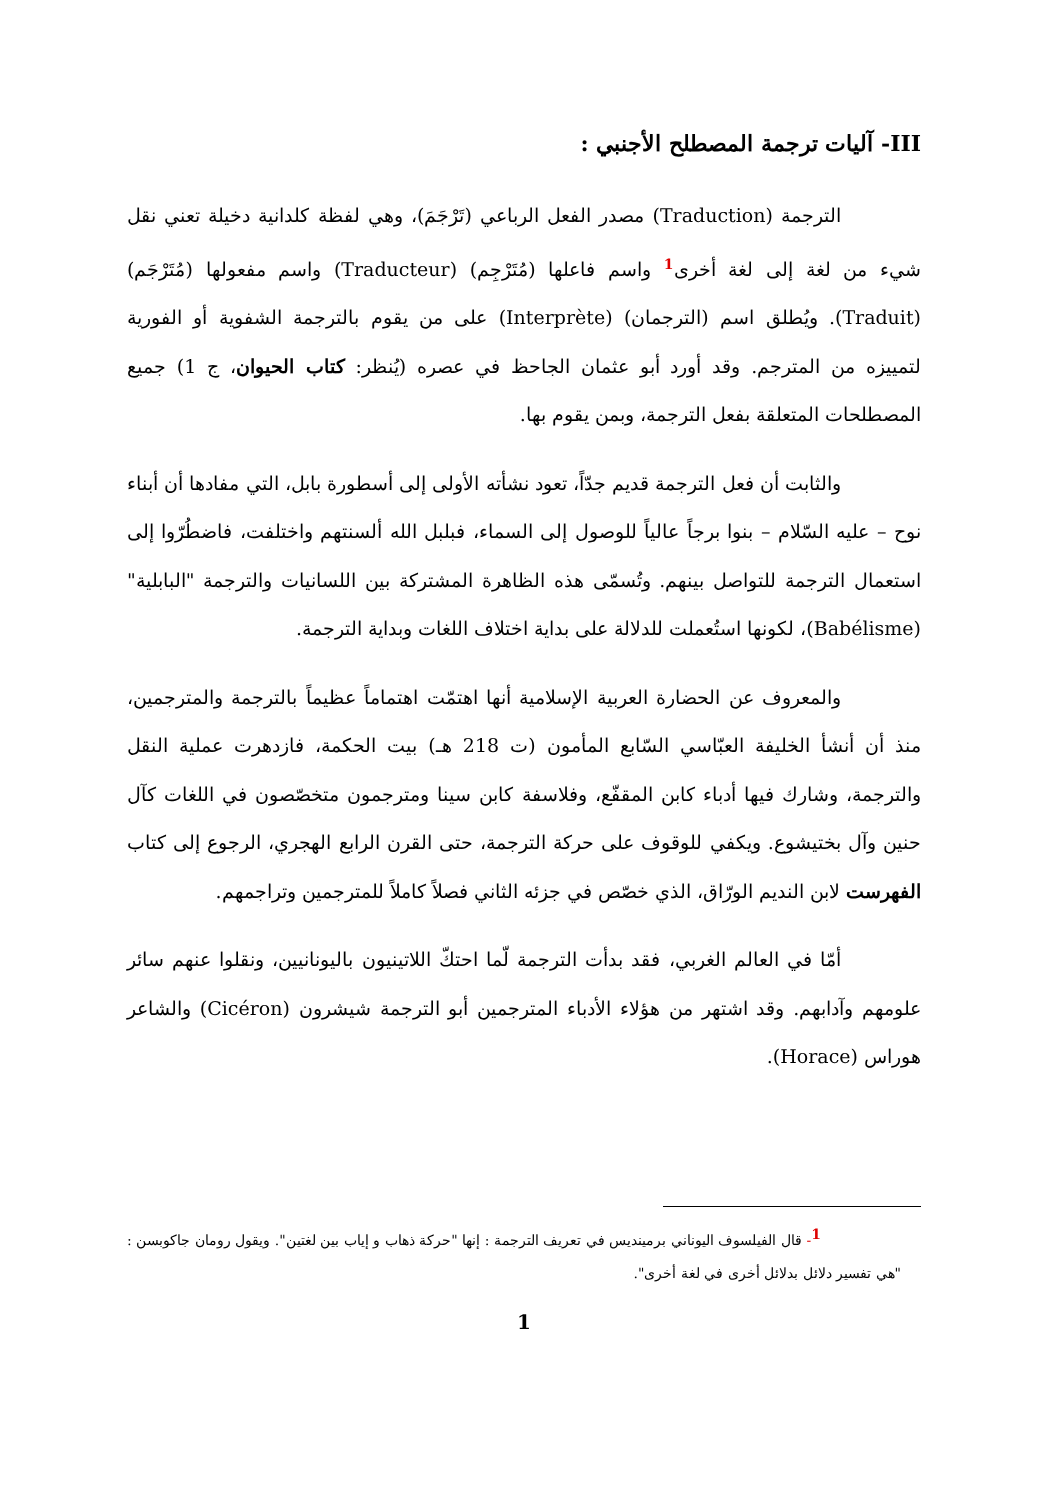III- آليات ترجمة المصطلح الأجنبي :
الترجمة (Traduction) مصدر الفعل الرباعي (تَرْجَمَ)، وهي لفظة كلدانية دخيلة تعني نقل شيء من لغة إلى لغة أخرى<sup>1</sup> واسم فاعلها (مُتَرْجِم) (Traducteur) واسم مفعولها (مُتَرْجَم) (Traduit). ويُطلق اسم (الترجمان) (Interprète) على من يقوم بالترجمة الشفوية أو الفورية لتمييزه من المترجم. وقد أورد أبو عثمان الجاحظ في عصره (يُنظر: كتاب الحيوان، ج 1) جميع المصطلحات المتعلقة بفعل الترجمة، وبمن يقوم بها.
والثابت أن فعل الترجمة قديم جدّاً، تعود نشأته الأولى إلى أسطورة بابل، التي مفادها أن أبناء نوح – عليه السّلام – بنوا برجاً عالياً للوصول إلى السماء، فبلبل الله ألسنتهم واختلفت، فاضطُرّوا إلى استعمال الترجمة للتواصل بينهم. وتُسمّى هذه الظاهرة المشتركة بين اللسانيات والترجمة "البابلية" (Babélisme)، لكونها استُعملت للدلالة على بداية اختلاف اللغات وبداية الترجمة.
والمعروف عن الحضارة العربية الإسلامية أنها اهتمّت اهتماماً عظيماً بالترجمة والمترجمين، منذ أن أنشأ الخليفة العبّاسي السّابع المأمون (ت 218 هـ) بيت الحكمة، فازدهرت عملية النقل والترجمة، وشارك فيها أدباء كابن المقفّع، وفلاسفة كابن سينا ومترجمون متخصّصون في اللغات كآل حنين وآل بختيشوع. ويكفي للوقوف على حركة الترجمة، حتى القرن الرابع الهجري، الرجوع إلى كتاب الفهرست لابن النديم الورّاق، الذي خصّص في جزئه الثاني فصلاً كاملاً للمترجمين وتراجمهم.
أمّا في العالم الغربي، فقد بدأت الترجمة لّما احتكّ اللاتينيون باليونانيين، ونقلوا عنهم سائر علومهم وآدابهم. وقد اشتهر من هؤلاء الأدباء المترجمين أبو الترجمة شيشرون (Cicéron) والشاعر هوراس (Horace).
<sup>1</sup>- قال الفيلسوف اليوناني برميندیس في تعريف الترجمة : إنها "حركة ذهاب و إياب بين لغتين". ويقول رومان جاكوبسن : "هي تفسير دلائل بدلائل أخرى في لغة أخرى".
1